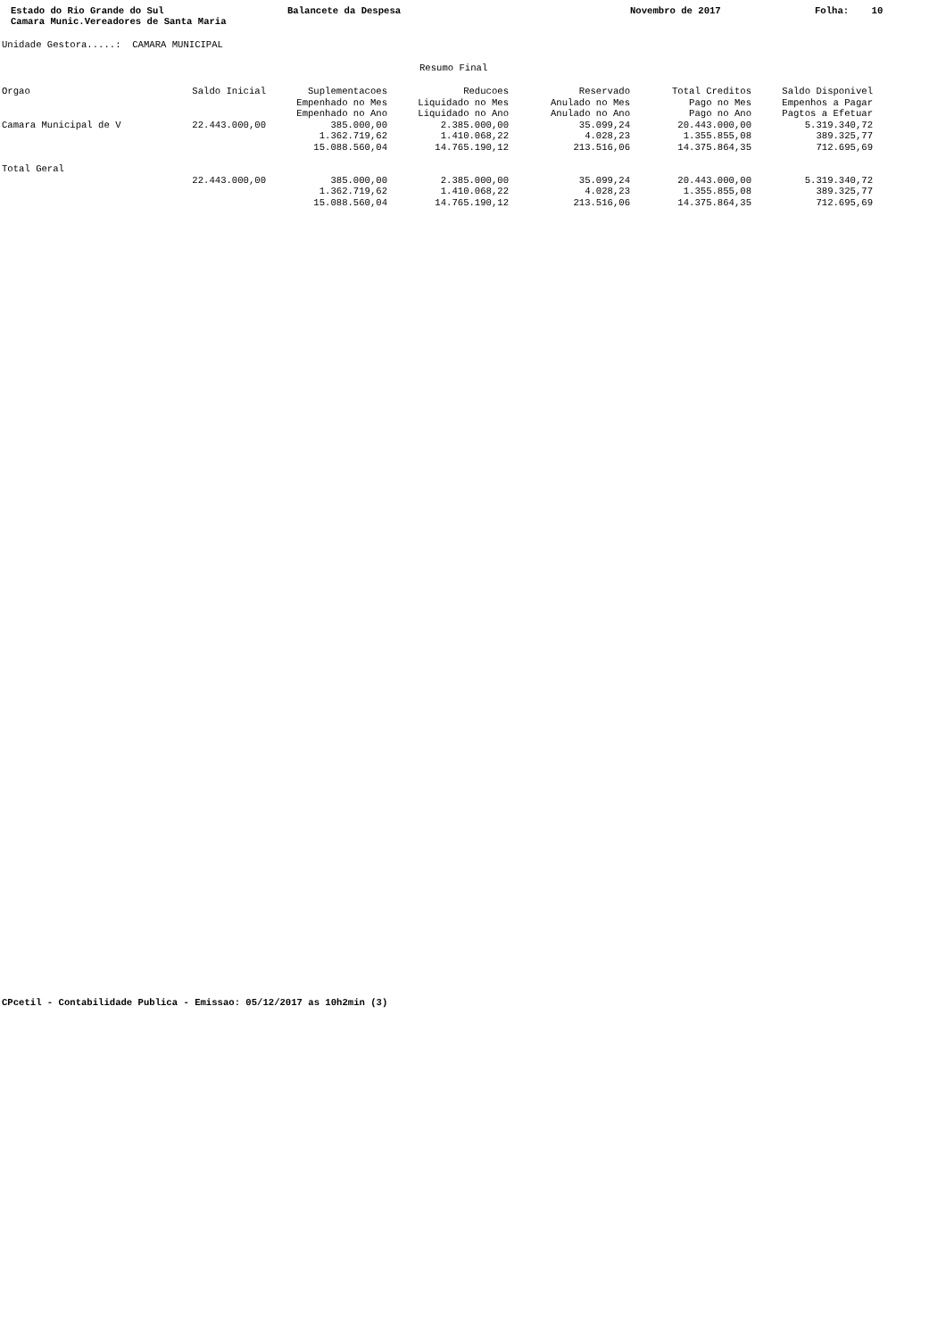Estado do Rio Grande do Sul
Balancete da Despesa
Novembro de 2017
Folha: 10
Camara Munic.Vereadores de Santa Maria
Unidade Gestora.....: CAMARA MUNICIPAL
Resumo Final
| Orgao | Saldo Inicial | Suplementacoes Empenhado no Mes Empenhado no Ano | Reducoes Liquidado no Mes Liquidado no Ano | Reservado Anulado no Mes Anulado no Ano | Total Creditos Pago no Mes Pago no Ano | Saldo Disponivel Empenhos a Pagar Pagtos a Efetuar |
| --- | --- | --- | --- | --- | --- | --- |
| Camara Municipal de V | 22.443.000,00 | 385.000,00 1.362.719,62 15.088.560,04 | 2.385.000,00 1.410.068,22 14.765.190,12 | 35.099,24 4.028,23 213.516,06 | 20.443.000,00 1.355.855,08 14.375.864,35 | 5.319.340,72 389.325,77 712.695,69 |
| Total Geral | | | | | | |
| | 22.443.000,00 | 385.000,00 1.362.719,62 15.088.560,04 | 2.385.000,00 1.410.068,22 14.765.190,12 | 35.099,24 4.028,23 213.516,06 | 20.443.000,00 1.355.855,08 14.375.864,35 | 5.319.340,72 389.325,77 712.695,69 |
CPcetil - Contabilidade Publica - Emissao: 05/12/2017 as 10h2min (3)